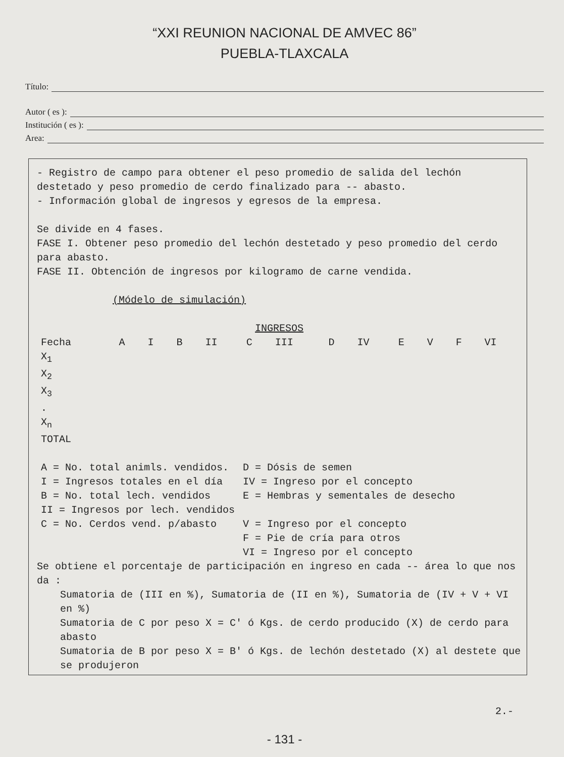“XXI REUNION NACIONAL DE AMVEC 86”
PUEBLA-TLAXCALA
Título:
Autor ( es ):
Institución ( es ):
Area:
- Registro de campo para obtener el peso promedio de salida del lechón destetado y peso promedio de cerdo finalizado para -- abasto.
- Información global de ingresos y egresos de la empresa.
Se divide en 4 fases.
FASE I. Obtener peso promedio del lechón destetado y peso promedio del cerdo para abasto.
FASE II. Obtención de ingresos por kilogramo de carne vendida.
(Módelo de simulación)
INGRESOS
| Fecha | A | I | B | II | C | III | D | IV | E | V | F | VI |
| --- | --- | --- | --- | --- | --- | --- | --- | --- | --- | --- | --- | --- |
| X<sub>1</sub> | | | | | | | | | | | | |
| X<sub>2</sub> | | | | | | | | | | | | |
| X<sub>3</sub> | | | | | | | | | | | | |
| . | | | | | | | | | | | | |
| X<sub>n</sub> | | | | | | | | | | | | |
| TOTAL | | | | | | | | | | | | |
| A = No. total animls. vendidos. | D = Dósis de semen |
| I = Ingresos totales en el día | IV = Ingreso por el concepto |
| B = No. total lech. vendidos | E = Hembras y sementales de desecho |
| II = Ingresos por lech. vendidos | |
| C = No. Cerdos vend. p/abasto | V = Ingreso por el concepto |
| | F = Pie de cría para otros |
| | VI = Ingreso por el concepto |
Se obtiene el porcentaje de participación en ingreso en cada -- área lo que nos da :
Sumatoria de (III en %), Sumatoria de (II en %), Sumatoria de (IV + V + VI en %)
Sumatoria de C por peso X = C' ó Kgs. de cerdo producido (X) de cerdo para abasto
Sumatoria de B por peso X = B' ó Kgs. de lechón destetado (X) al destete que se produjeron
2.-
- 131 -